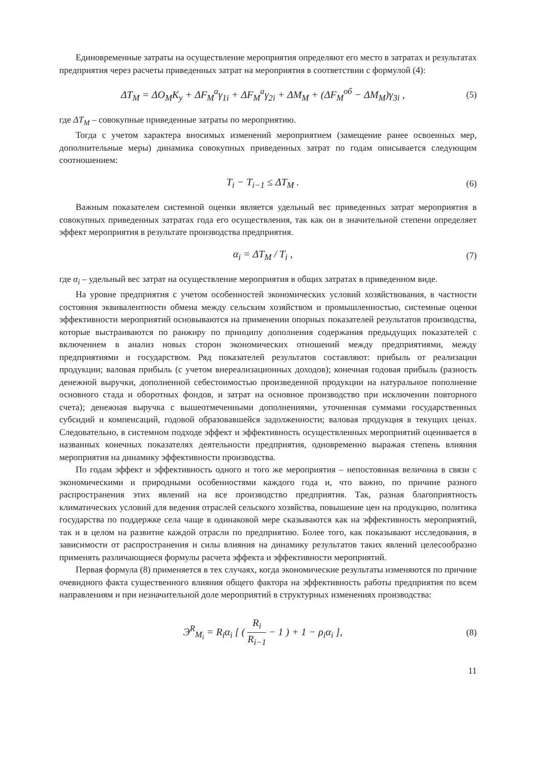Единовременные затраты на осуществление мероприятия определяют его место в затратах и результатах предприятия через расчеты приведенных затрат на мероприятия в соответствии с формулой (4):
ΔT<sub>M</sub> = ΔO<sub>M</sub>K<sub>y</sub> + ΔF<sub>M</sub><sup>a</sup>γ<sub>1i</sub> + ΔF<sub>M</sub><sup>a</sup>γ<sub>2i</sub> + ΔM<sub>M</sub> + (ΔF<sub>M</sub><sup>об</sup> − ΔM<sub>M</sub>)γ<sub>3i</sub> , (5)
где ΔT<sub>M</sub> – совокупные приведенные затраты по мероприятию.
Тогда с учетом характера вносимых изменений мероприятием (замещение ранее освоенных мер, дополнительные меры) динамика совокупных приведенных затрат по годам описывается следующим соотношением:
T<sub>i</sub> − T<sub>i−1</sub> ≤ ΔT<sub>M</sub> . (6)
Важным показателем системной оценки является удельный вес приведенных затрат мероприятия в совокупных приведенных затратах года его осуществления, так как он в значительной степени определяет эффект мероприятия в результате производства предприятия.
α<sub>i</sub> = ΔT<sub>M</sub> / T<sub>i</sub> , (7)
где α<sub>i</sub> – удельный вес затрат на осуществление мероприятия в общих затратах в приведенном виде.
На уровне предприятия с учетом особенностей экономических условий хозяйствования, в частности состояния эквивалентности обмена между сельским хозяйством и промышленностью, системные оценки эффективности мероприятий основываются на применении опорных показателей результатов производства, которые выстраиваются по ранжиру по принципу дополнения содержания предыдущих показателей с включением в анализ новых сторон экономических отношений между предприятиями, между предприятиями и государством. Ряд показателей результатов составляют: прибыль от реализации продукции; валовая прибыль (с учетом внереализационных доходов); конечная годовая прибыль (разность денежной выручки, дополненной себестоимостью произведенной продукции на натуральное пополнение основного стада и оборотных фондов, и затрат на основное производство при исключении повторного счета); денежная выручка с вышеотмеченными дополнениями, уточненная суммами государственных субсидий и компенсаций, годовой образовавшейся задолженности; валовая продукция в текущих ценах. Следовательно, в системном подходе эффект и эффективность осуществленных мероприятий оценивается в названных конечных показателях деятельности предприятия, одновременно выражая степень влияния мероприятия на динамику эффективности производства.
По годам эффект и эффективность одного и того же мероприятия – непостоянная величина в связи с экономическими и природными особенностями каждого года и, что важно, по причине разного распространения этих явлений на все производство предприятия. Так, разная благоприятность климатических условий для ведения отраслей сельского хозяйства, повышение цен на продукцию, политика государства по поддержке села чаще в одинаковой мере сказываются как на эффективность мероприятий, так и в целом на развитие каждой отрасли по предприятию. Более того, как показывают исследования, в зависимости от распространения и силы влияния на динамику результатов таких явлений целесообразно применять различающиеся формулы расчета эффекта и эффективности мероприятий.
Первая формула (8) применяется в тех случаях, когда экономические результаты изменяются по причине очевидного факта существенного влияния общего фактора на эффективность работы предприятия по всем направлениям и при незначительной доле мероприятий в структурных изменениях производства:
Э<sup>R</sup><sub>M<sub>i</sub></sub> = R<sub>i</sub>α<sub>i</sub> [ ( R<sub>i</sub> R<sub>i−1</sub> − 1 ) + 1 − ρ<sub>i</sub>α<sub>i</sub> ], (8)
11